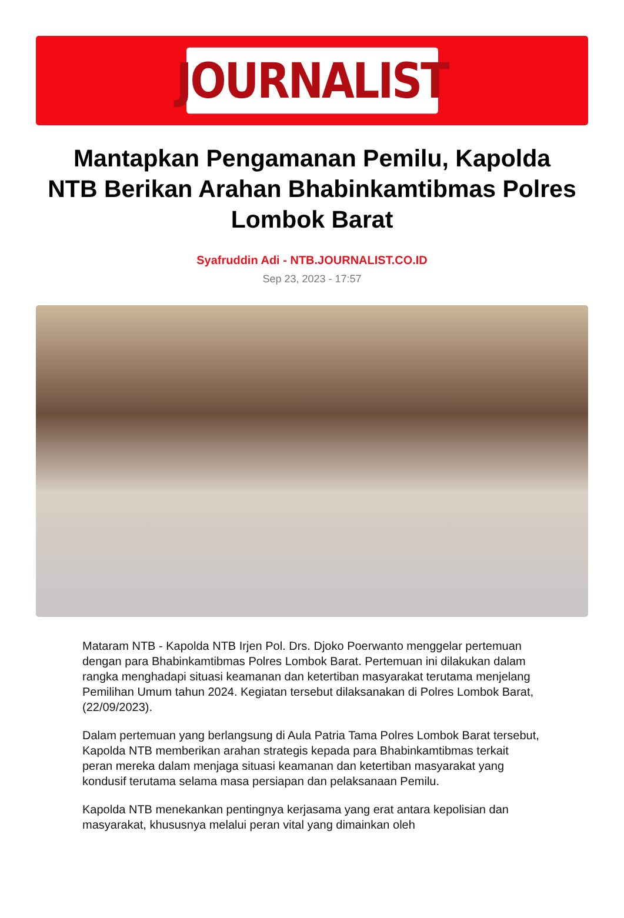JOURNALIST
Mantapkan Pengamanan Pemilu, Kapolda NTB Berikan Arahan Bhabinkamtibmas Polres Lombok Barat
Syafruddin Adi - NTB.JOURNALIST.CO.ID
Sep 23, 2023 - 17:57
Mataram NTB - Kapolda NTB Irjen Pol. Drs. Djoko Poerwanto menggelar pertemuan dengan para Bhabinkamtibmas Polres Lombok Barat. Pertemuan ini dilakukan dalam rangka menghadapi situasi keamanan dan ketertiban masyarakat terutama menjelang Pemilihan Umum tahun 2024. Kegiatan tersebut dilaksanakan di Polres Lombok Barat, (22/09/2023).
Dalam pertemuan yang berlangsung di Aula Patria Tama Polres Lombok Barat tersebut, Kapolda NTB memberikan arahan strategis kepada para Bhabinkamtibmas terkait peran mereka dalam menjaga situasi keamanan dan ketertiban masyarakat yang kondusif terutama selama masa persiapan dan pelaksanaan Pemilu.
Kapolda NTB menekankan pentingnya kerjasama yang erat antara kepolisian dan masyarakat, khususnya melalui peran vital yang dimainkan oleh